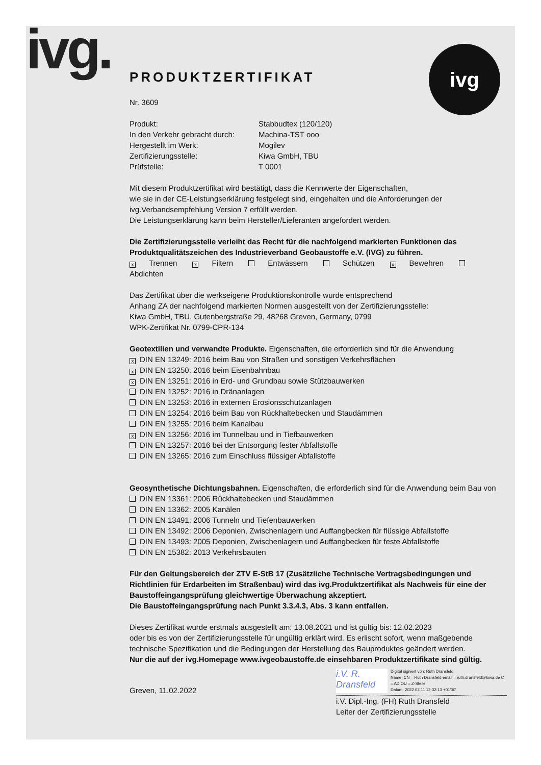ivg. ivg
PRODUKTZERTIFIKAT
Nr. 3609
Produkt:
Stabbudtex (120/120)
In den Verkehr gebracht durch:
Machina-TST ooo
Hergestellt im Werk:
Mogilev
Zertifizierungsstelle:
Kiwa GmbH, TBU
Prüfstelle:
T 0001
Mit diesem Produktzertifikat wird bestätigt, dass die Kennwerte der Eigenschaften,
wie sie in der CE-Leistungserklärung festgelegt sind, eingehalten und die Anforderungen der
ivg.Verbandsempfehlung Version 7 erfüllt werden.
Die Leistungserklärung kann beim Hersteller/Lieferanten angefordert werden.
Die Zertifizierungsstelle verleiht das Recht für die nachfolgend markierten Funktionen das Produktqualitätszeichen des Industrieverband Geobaustoffe e.V. (IVG) zu führen.
x Trennen x Filtern Entwässern Schützen x Bewehren Abdichten
Das Zertifikat über die werkseigene Produktionskontrolle wurde entsprechend
Anhang ZA der nachfolgend markierten Normen ausgestellt von der Zertifizierungsstelle:
Kiwa GmbH, TBU, Gutenbergstraße 29, 48268 Greven, Germany, 0799
WPK-Zertifikat Nr. 0799-CPR-134
Geotextilien und verwandte Produkte. Eigenschaften, die erforderlich sind für die Anwendung
x DIN EN 13249: 2016 beim Bau von Straßen und sonstigen Verkehrsflächen
x DIN EN 13250: 2016 beim Eisenbahnbau
x DIN EN 13251: 2016 in Erd- und Grundbau sowie Stützbauwerken
DIN EN 13252: 2016 in Dränanlagen
DIN EN 13253: 2016 in externen Erosionsschutzanlagen
DIN EN 13254: 2016 beim Bau von Rückhaltebecken und Staudämmen
DIN EN 13255: 2016 beim Kanalbau
x DIN EN 13256: 2016 im Tunnelbau und in Tiefbauwerken
DIN EN 13257: 2016 bei der Entsorgung fester Abfallstoffe
DIN EN 13265: 2016 zum Einschluss flüssiger Abfallstoffe
Geosynthetische Dichtungsbahnen. Eigenschaften, die erforderlich sind für die Anwendung beim Bau von
DIN EN 13361: 2006 Rückhaltebecken und Staudämmen
DIN EN 13362: 2005 Kanälen
DIN EN 13491: 2006 Tunneln und Tiefenbauwerken
DIN EN 13492: 2006 Deponien, Zwischenlagern und Auffangbecken für flüssige Abfallstoffe
DIN EN 13493: 2005 Deponien, Zwischenlagern und Auffangbecken für feste Abfallstoffe
DIN EN 15382: 2013 Verkehrsbauten
Für den Geltungsbereich der ZTV E-StB 17 (Zusätzliche Technische Vertragsbedingungen und Richtlinien für Erdarbeiten im Straßenbau) wird das ivg.Produktzertifikat als Nachweis für eine der Baustoffeingangsprüfung gleichwertige Überwachung akzeptiert.
Die Baustoffeingangsprüfung nach Punkt 3.3.4.3, Abs. 3 kann entfallen.
Dieses Zertifikat wurde erstmals ausgestellt am: 13.08.2021 und ist gültig bis: 12.02.2023
oder bis es von der Zertifizierungsstelle für ungültig erklärt wird. Es erlischt sofort, wenn maßgebende technische Spezifikation und die Bedingungen der Herstellung des Bauproduktes geändert werden.
Nur die auf der ivg.Homepage www.ivgeobaustoffe.de einsehbaren Produktzertifikate sind gültig.
Greven, 11.02.2022
i.V. R. Dransfeld Digital signiert von: Ruth Dransfeld
Name: CN = Ruth Dransfeld email = ruth.dransfeld@kiwa.de C = AD OU = Z-Stelle
Datum: 2022.02.11 12:32:13 +01'00'
i.V. Dipl.-Ing. (FH) Ruth Dransfeld
Leiter der Zertifizierungsstelle